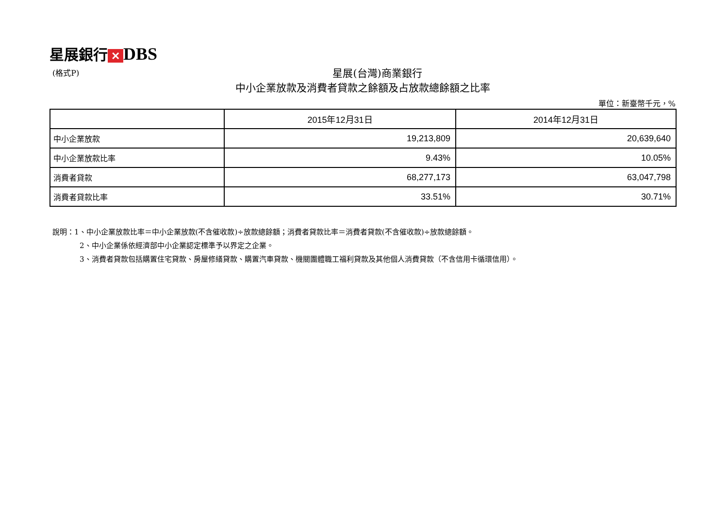星展銀行 ✕ DBS
(格式P) 星展(台灣)商業銀行
中小企業放款及消費者貸款之餘額及占放款總餘額之比率
單位：新臺幣千元，%
| | 2015年12月31日 | 2014年12月31日 |
| --- | --- | --- |
| 中小企業放款 | 19,213,809 | 20,639,640 |
| 中小企業放款比率 | 9.43% | 10.05% |
| 消費者貸款 | 68,277,173 | 63,047,798 |
| 消費者貸款比率 | 33.51% | 30.71% |
說明：1、中小企業放款比率＝中小企業放款(不含催收款)÷放款總餘額；消費者貸款比率＝消費者貸款(不含催收款)÷放款總餘額。
2、中小企業係依經濟部中小企業認定標準予以界定之企業。
3、消費者貸款包括購置住宅貸款、房屋修繕貸款、購置汽車貸款、機關團體職工福利貸款及其他個人消費貸款（不含信用卡循環信用）。